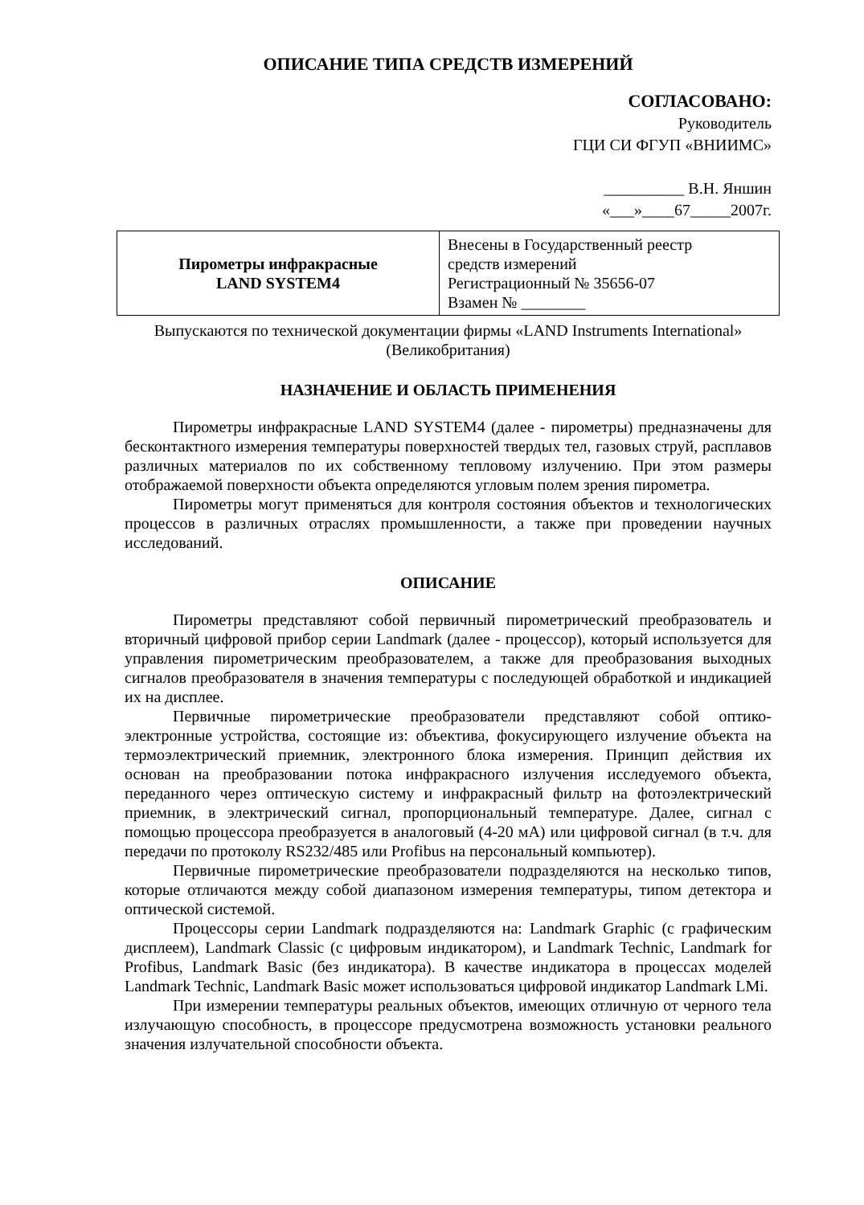ОПИСАНИЕ ТИПА СРЕДСТВ ИЗМЕРЕНИЙ
СОГЛАСОВАНО:
Руководитель
ГЦИ СИ ФГУП «ВНИИМС»
__________ В.Н. Яншин
«___»____67_____2007г.
| Пирометры инфракрасные LAND SYSTEM4 | Внесены в Государственный реестр средств измерений Регистрационный № 35656-07 Взамен № ________ |
Выпускаются по технической документации фирмы «LAND Instruments International»
(Великобритания)
НАЗНАЧЕНИЕ И ОБЛАСТЬ ПРИМЕНЕНИЯ
Пирометры инфракрасные LAND SYSTEM4 (далее - пирометры) предназначены для бесконтактного измерения температуры поверхностей твердых тел, газовых струй, расплавов различных материалов по их собственному тепловому излучению. При этом размеры отображаемой поверхности объекта определяются угловым полем зрения пирометра.
Пирометры могут применяться для контроля состояния объектов и технологических процессов в различных отраслях промышленности, а также при проведении научных исследований.
ОПИСАНИЕ
Пирометры представляют собой первичный пирометрический преобразователь и вторичный цифровой прибор серии Landmark (далее - процессор), который используется для управления пирометрическим преобразователем, а также для преобразования выходных сигналов преобразователя в значения температуры с последующей обработкой и индикацией их на дисплее.
Первичные пирометрические преобразователи представляют собой оптико-электронные устройства, состоящие из: объектива, фокусирующего излучение объекта на термоэлектрический приемник, электронного блока измерения. Принцип действия их основан на преобразовании потока инфракрасного излучения исследуемого объекта, переданного через оптическую систему и инфракрасный фильтр на фотоэлектрический приемник, в электрический сигнал, пропорциональный температуре. Далее, сигнал с помощью процессора преобразуется в аналоговый (4-20 мА) или цифровой сигнал (в т.ч. для передачи по протоколу RS232/485 или Profibus на персональный компьютер).
Первичные пирометрические преобразователи подразделяются на несколько типов, которые отличаются между собой диапазоном измерения температуры, типом детектора и оптической системой.
Процессоры серии Landmark подразделяются на: Landmark Graphic (с графическим дисплеем), Landmark Classic (с цифровым индикатором), и Landmark Technic, Landmark for Profibus, Landmark Basic (без индикатора). В качестве индикатора в процессах моделей Landmark Technic, Landmark Basic может использоваться цифровой индикатор Landmark LMi.
При измерении температуры реальных объектов, имеющих отличную от черного тела излучающую способность, в процессоре предусмотрена возможность установки реального значения излучательной способности объекта.